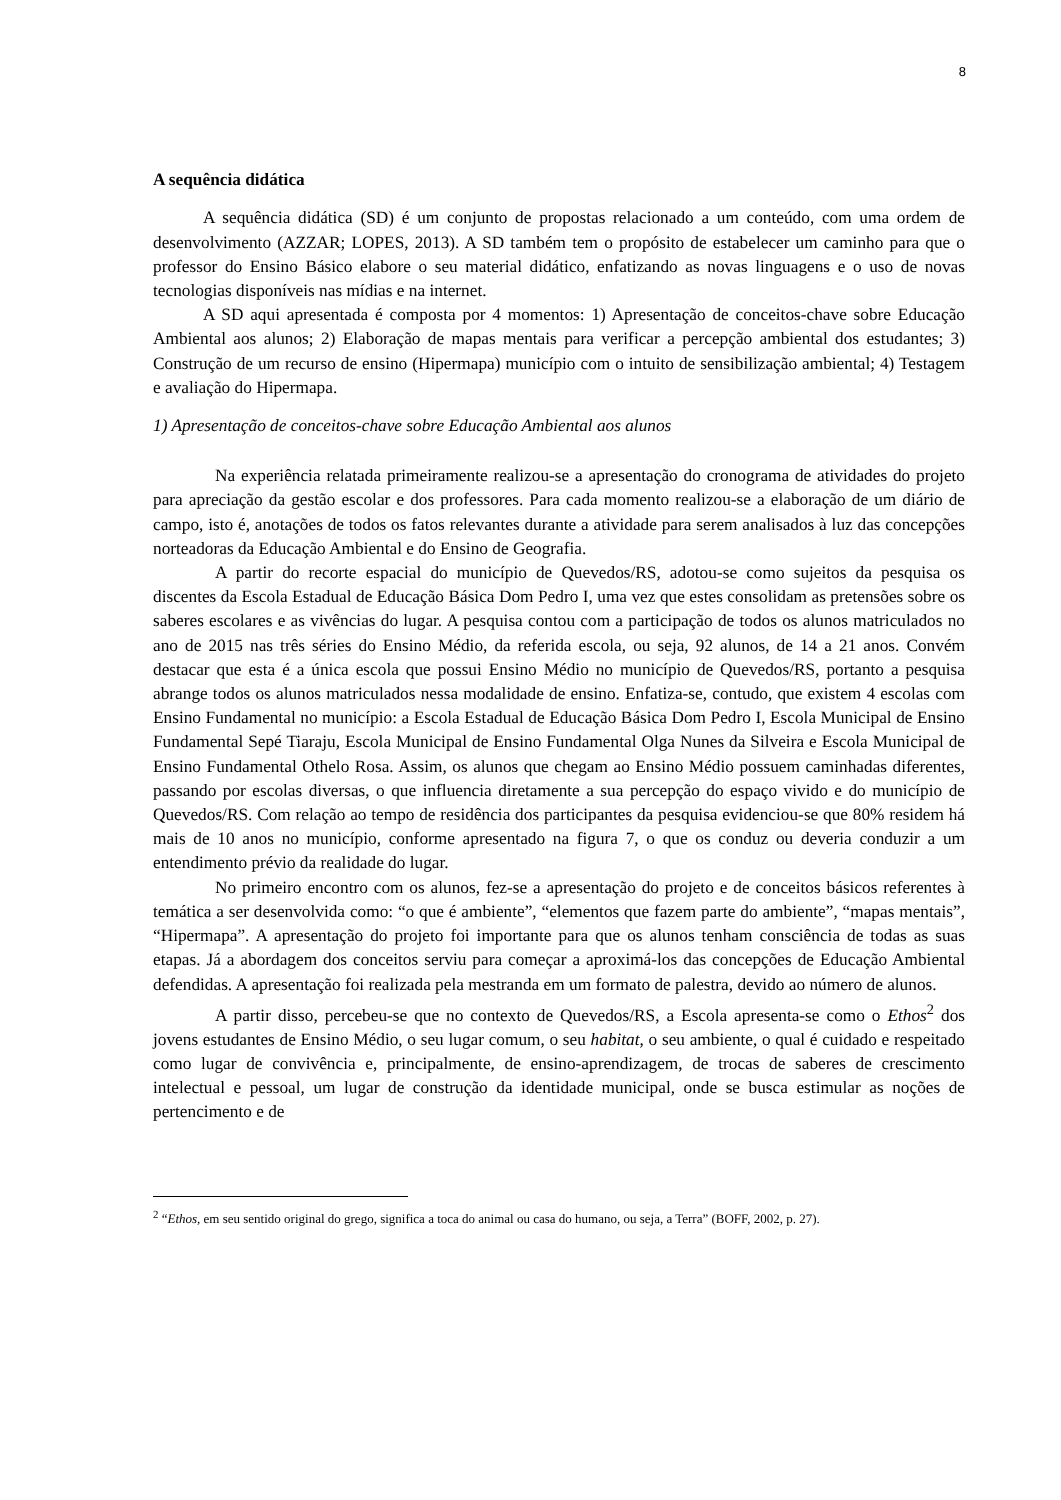8
A sequência didática
A sequência didática (SD) é um conjunto de propostas relacionado a um conteúdo, com uma ordem de desenvolvimento (AZZAR; LOPES, 2013). A SD também tem o propósito de estabelecer um caminho para que o professor do Ensino Básico elabore o seu material didático, enfatizando as novas linguagens e o uso de novas tecnologias disponíveis nas mídias e na internet.
A SD aqui apresentada é composta por 4 momentos: 1) Apresentação de conceitos-chave sobre Educação Ambiental aos alunos; 2) Elaboração de mapas mentais para verificar a percepção ambiental dos estudantes; 3) Construção de um recurso de ensino (Hipermapa) município com o intuito de sensibilização ambiental; 4) Testagem e avaliação do Hipermapa.
1) Apresentação de conceitos-chave sobre Educação Ambiental aos alunos
Na experiência relatada primeiramente realizou-se a apresentação do cronograma de atividades do projeto para apreciação da gestão escolar e dos professores. Para cada momento realizou-se a elaboração de um diário de campo, isto é, anotações de todos os fatos relevantes durante a atividade para serem analisados à luz das concepções norteadoras da Educação Ambiental e do Ensino de Geografia.
A partir do recorte espacial do município de Quevedos/RS, adotou-se como sujeitos da pesquisa os discentes da Escola Estadual de Educação Básica Dom Pedro I, uma vez que estes consolidam as pretensões sobre os saberes escolares e as vivências do lugar. A pesquisa contou com a participação de todos os alunos matriculados no ano de 2015 nas três séries do Ensino Médio, da referida escola, ou seja, 92 alunos, de 14 a 21 anos. Convém destacar que esta é a única escola que possui Ensino Médio no município de Quevedos/RS, portanto a pesquisa abrange todos os alunos matriculados nessa modalidade de ensino. Enfatiza-se, contudo, que existem 4 escolas com Ensino Fundamental no município: a Escola Estadual de Educação Básica Dom Pedro I, Escola Municipal de Ensino Fundamental Sepé Tiaraju, Escola Municipal de Ensino Fundamental Olga Nunes da Silveira e Escola Municipal de Ensino Fundamental Othelo Rosa. Assim, os alunos que chegam ao Ensino Médio possuem caminhadas diferentes, passando por escolas diversas, o que influencia diretamente a sua percepção do espaço vivido e do município de Quevedos/RS. Com relação ao tempo de residência dos participantes da pesquisa evidenciou-se que 80% residem há mais de 10 anos no município, conforme apresentado na figura 7, o que os conduz ou deveria conduzir a um entendimento prévio da realidade do lugar.
No primeiro encontro com os alunos, fez-se a apresentação do projeto e de conceitos básicos referentes à temática a ser desenvolvida como: “o que é ambiente”, “elementos que fazem parte do ambiente”, “mapas mentais”, “Hipermapa”. A apresentação do projeto foi importante para que os alunos tenham consciência de todas as suas etapas. Já a abordagem dos conceitos serviu para começar a aproximá-los das concepções de Educação Ambiental defendidas. A apresentação foi realizada pela mestranda em um formato de palestra, devido ao número de alunos.
A partir disso, percebeu-se que no contexto de Quevedos/RS, a Escola apresenta-se como o Ethos<sup>2</sup> dos jovens estudantes de Ensino Médio, o seu lugar comum, o seu habitat, o seu ambiente, o qual é cuidado e respeitado como lugar de convivência e, principalmente, de ensino-aprendizagem, de trocas de saberes de crescimento intelectual e pessoal, um lugar de construção da identidade municipal, onde se busca estimular as noções de pertencimento e de
<sup>2</sup> “Ethos, em seu sentido original do grego, significa a toca do animal ou casa do humano, ou seja, a Terra” (BOFF, 2002, p. 27).